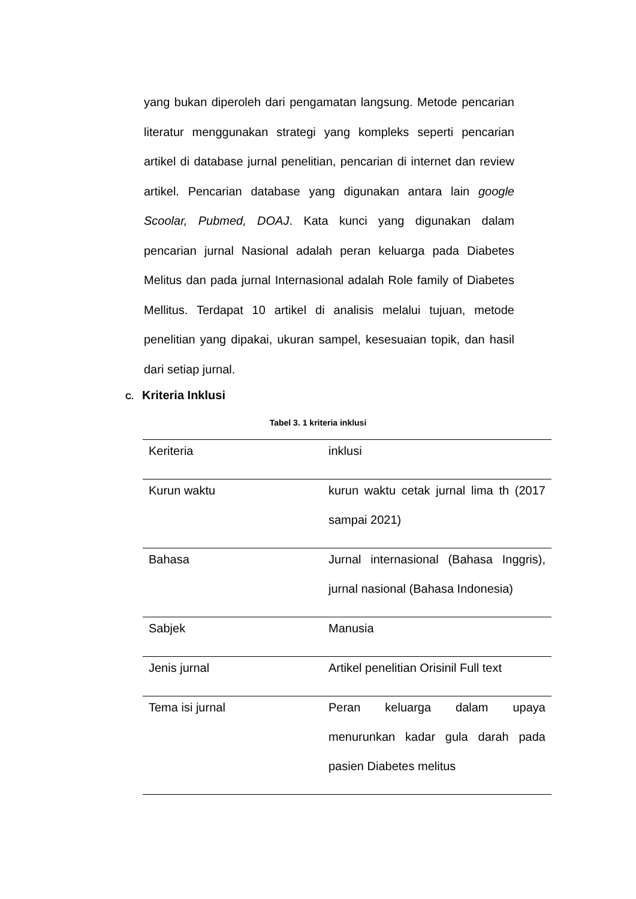yang bukan diperoleh dari pengamatan langsung. Metode pencarian literatur menggunakan strategi yang kompleks seperti pencarian artikel di database jurnal penelitian, pencarian di internet dan review artikel. Pencarian database yang digunakan antara lain google Scoolar, Pubmed, DOAJ. Kata kunci yang digunakan dalam pencarian jurnal Nasional adalah peran keluarga pada Diabetes Melitus dan pada jurnal Internasional adalah Role family of Diabetes Mellitus. Terdapat 10 artikel di analisis melalui tujuan, metode penelitian yang dipakai, ukuran sampel, kesesuaian topik, dan hasil dari setiap jurnal.
C. Kriteria Inklusi
Tabel 3. 1 kriteria inklusi
| Keriteria | inklusi |
| Kurun waktu | kurun waktu cetak jurnal lima th (2017 sampai 2021) |
| Bahasa | Jurnal internasional (Bahasa Inggris), jurnal nasional (Bahasa Indonesia) |
| Sabjek | Manusia |
| Jenis jurnal | Artikel penelitian Orisinil Full text |
| Tema isi jurnal | Peran keluarga dalam upaya menurunkan kadar gula darah pada pasien Diabetes melitus |